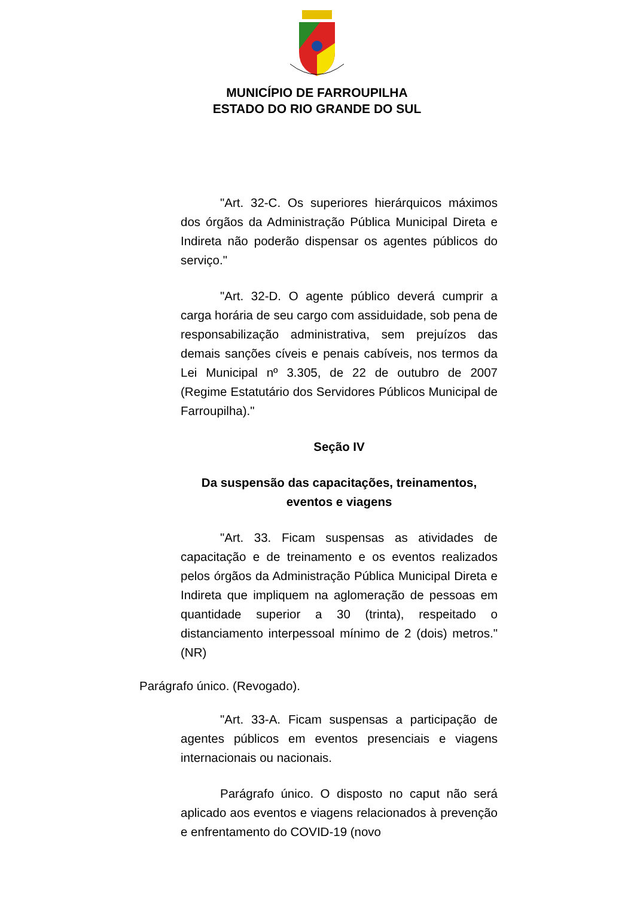MUNICÍPIO DE FARROUPILHA
ESTADO DO RIO GRANDE DO SUL
"Art. 32-C. Os superiores hierárquicos máximos dos órgãos da Administração Pública Municipal Direta e Indireta não poderão dispensar os agentes públicos do serviço."
"Art. 32-D. O agente público deverá cumprir a carga horária de seu cargo com assiduidade, sob pena de responsabilização administrativa, sem prejuízos das demais sanções cíveis e penais cabíveis, nos termos da Lei Municipal nº 3.305, de 22 de outubro de 2007 (Regime Estatutário dos Servidores Públicos Municipal de Farroupilha)."
Seção IV
Da suspensão das capacitações, treinamentos, eventos e viagens
"Art. 33. Ficam suspensas as atividades de capacitação e de treinamento e os eventos realizados pelos órgãos da Administração Pública Municipal Direta e Indireta que impliquem na aglomeração de pessoas em quantidade superior a 30 (trinta), respeitado o distanciamento interpessoal mínimo de 2 (dois) metros." (NR)
Parágrafo único. (Revogado).
"Art. 33-A. Ficam suspensas a participação de agentes públicos em eventos presenciais e viagens internacionais ou nacionais.
Parágrafo único. O disposto no caput não será aplicado aos eventos e viagens relacionados à prevenção e enfrentamento do COVID-19 (novo